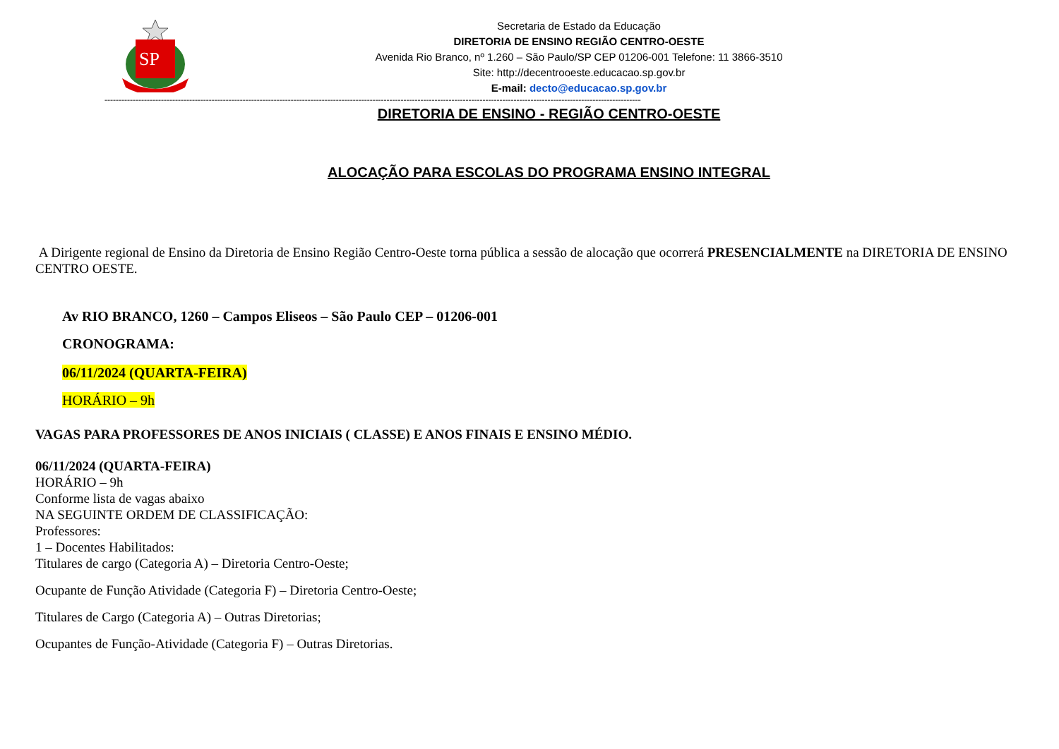SP
Secretaria de Estado da Educação
DIRETORIA DE ENSINO REGIÃO CENTRO-OESTE
Avenida Rio Branco, nº 1.260 – São Paulo/SP CEP 01206-001 Telefone: 11 3866-3510
Site: http://decentrooeste.educacao.sp.gov.br
E-mail: decto@educacao.sp.gov.br
------------------------------------------------------------------------------------------------------------------------------------------------------------------------------------------------
DIRETORIA DE ENSINO - REGIÃO CENTRO-OESTE
ALOCAÇÃO PARA ESCOLAS DO PROGRAMA ENSINO INTEGRAL
A Dirigente regional de Ensino da Diretoria de Ensino Região Centro-Oeste torna pública a sessão de alocação que ocorrerá PRESENCIALMENTE na DIRETORIA DE ENSINO CENTRO OESTE.
Av RIO BRANCO, 1260 – Campos Eliseos – São Paulo CEP – 01206-001
CRONOGRAMA:
06/11/2024 (QUARTA-FEIRA)
HORÁRIO – 9h
VAGAS PARA PROFESSORES DE ANOS INICIAIS ( CLASSE) E ANOS FINAIS E ENSINO MÉDIO.
06/11/2024 (QUARTA-FEIRA)
HORÁRIO – 9h
Conforme lista de vagas abaixo
NA SEGUINTE ORDEM DE CLASSIFICAÇÃO:
Professores:
1 – Docentes Habilitados:
Titulares de cargo (Categoria A) – Diretoria Centro-Oeste;
Ocupante de Função Atividade (Categoria F) – Diretoria Centro-Oeste;
Titulares de Cargo (Categoria A) – Outras Diretorias;
Ocupantes de Função-Atividade (Categoria F) – Outras Diretorias.